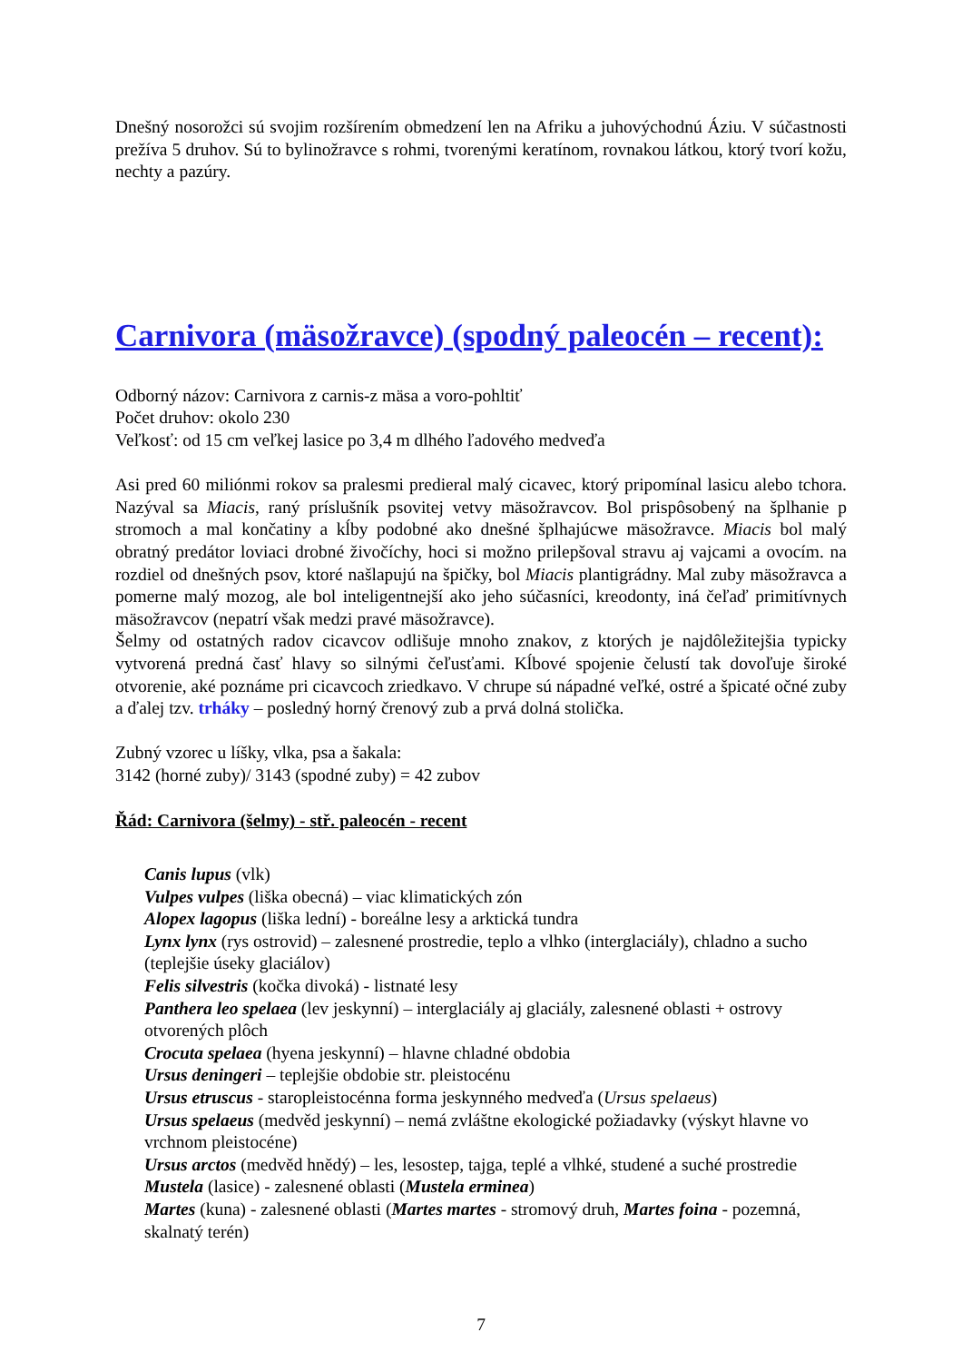Dnešný nosorožci sú svojim rozšírením obmedzení len na Afriku a juhovýchodnú Áziu. V súčastnosti prežíva 5 druhov. Sú to bylinožravce s rohmi, tvorenými keratínom, rovnakou látkou, ktorý tvorí kožu, nechty a pazúry.
Carnivora (mäsožravce) (spodný paleocén – recent):
Odborný názov: Carnivora z carnis-z mäsa a voro-pohltiť
Počet druhov: okolo 230
Veľkosť: od 15 cm veľkej lasice po 3,4 m dlhého ľadového medveďa
Asi pred 60 miliónmi rokov sa pralesmi predieral malý cicavec, ktorý pripomínal lasicu alebo tchora. Nazýval sa Miacis, raný príslušník psovitej vetvy mäsožravcov. Bol prispôsobený na šplhanie p stromoch a mal končatiny a kĺby podobné ako dnešné šplhajúcwe mäsožravce. Miacis bol malý obratný predátor loviaci drobné živočíchy, hoci si možno prilepšoval stravu aj vajcami a ovocím. na rozdiel od dnešných psov, ktoré našlapujú na špičky, bol Miacis plantigrádny. Mal zuby mäsožravca a pomerne malý mozog, ale bol inteligentnejší ako jeho súčasníci, kreodonty, iná čeľaď primitívnych mäsožravcov (nepatrí však medzi pravé mäsožravce).
Šelmy od ostatných radov cicavcov odlišuje mnoho znakov, z ktorých je najdôležitejšia typicky vytvorená predná časť hlavy so silnými čeľusťami. Kĺbové spojenie čelustí tak dovoľuje široké otvorenie, aké poznáme pri cicavcoch zriedkavo. V chrupe sú nápadné veľké, ostré a špicaté očné zuby a ďalej tzv. trháky – posledný horný črenový zub a prvá dolná stolička.
Zubný vzorec u líšky, vlka, psa a šakala:
3142 (horné zuby)/ 3143 (spodné zuby) = 42 zubov
Řád: Carnivora (šelmy) - stř. paleocén - recent
Canis lupus (vlk)
Vulpes vulpes (liška obecná) – viac klimatických zón
Alopex lagopus (liška lední) - boreálne lesy a arktická tundra
Lynx lynx (rys ostrovid) – zalesnené prostredie, teplo a vlhko (interglaciály), chladno a sucho (teplejšie úseky glaciálov)
Felis silvestris (kočka divoká) - listnaté lesy
Panthera leo spelaea (lev jeskynní) – interglaciály aj glaciály, zalesnené oblasti + ostrovy otvorených plôch
Crocuta spelaea (hyena jeskynní) – hlavne chladné obdobia
Ursus deningeri – teplejšie obdobie str. pleistocénu
Ursus etruscus - staropleistocénna forma jeskynného medveďa (Ursus spelaeus)
Ursus spelaeus (medvěd jeskynní) – nemá zvláštne ekologické požiadavky (výskyt hlavne vo vrchnom pleistocéne)
Ursus arctos (medvěd hnědý) – les, lesostep, tajga, teplé a vlhké, studené a suché prostredie
Mustela (lasice) - zalesnené oblasti (Mustela erminea)
Martes (kuna) - zalesnené oblasti (Martes martes - stromový druh, Martes foina - pozemná, skalnatý terén)
7